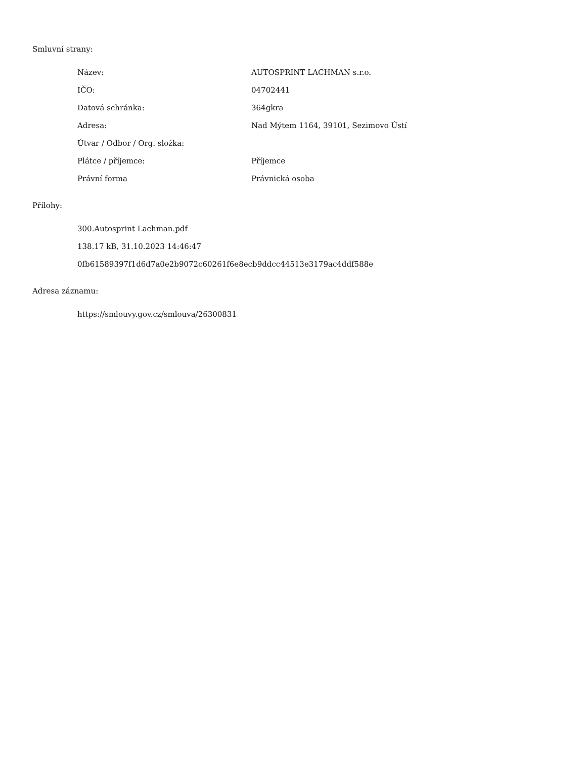Smluvní strany:
| Název: | AUTOSPRINT LACHMAN s.r.o. |
| IČO: | 04702441 |
| Datová schránka: | 364gkra |
| Adresa: | Nad Mýtem 1164, 39101, Sezimovo Ústí |
| Útvar / Odbor / Org. složka: | |
| Plátce / příjemce: | Příjemce |
| Právní forma | Právnická osoba |
Přílohy:
300.Autosprint Lachman.pdf
138.17 kB, 31.10.2023 14:46:47
0fb61589397f1d6d7a0e2b9072c60261f6e8ecb9ddcc44513e3179ac4ddf588e
Adresa záznamu:
https://smlouvy.gov.cz/smlouva/26300831